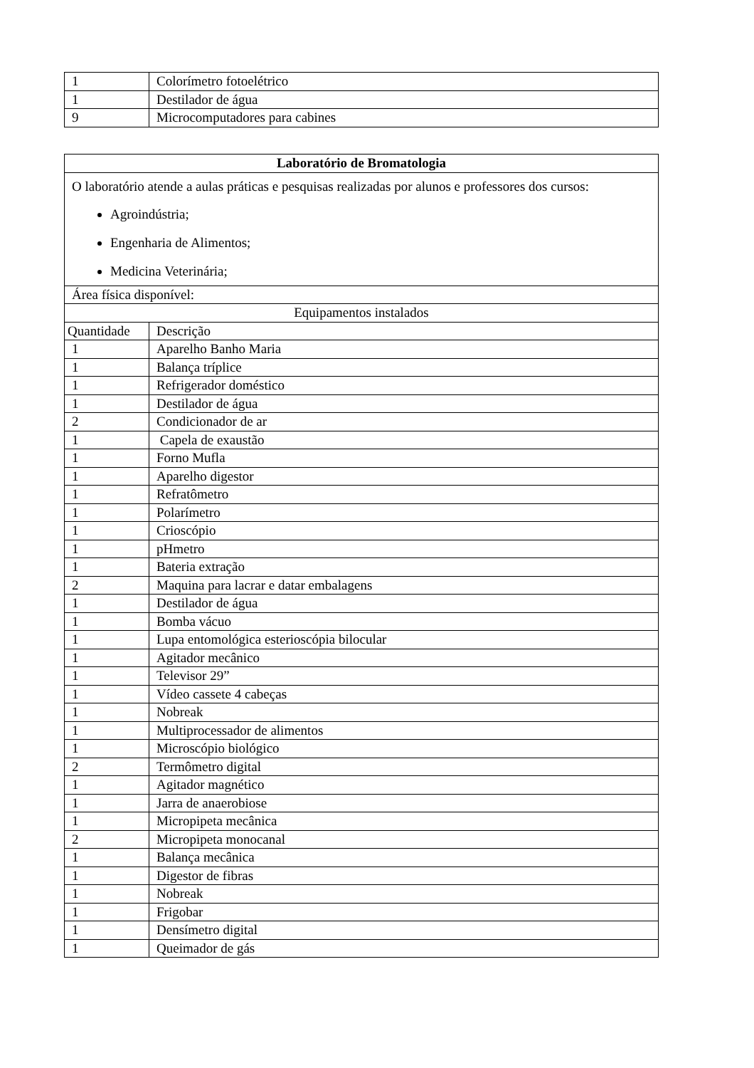| 1 | Colorímetro fotoelétrico |
| 1 | Destilador de água |
| 9 | Microcomputadores para cabines |
| Laboratório de Bromatologia | |
| --- | --- |
| O laboratório atende a aulas práticas e pesquisas realizadas por alunos e professores dos cursos: Agroindústria; Engenharia de Alimentos; Medicina Veterinária; | |
| Área física disponível: | |
| Equipamentos instalados | |
| Quantidade | Descrição |
| 1 | Aparelho Banho Maria |
| 1 | Balança tríplice |
| 1 | Refrigerador doméstico |
| 1 | Destilador de água |
| 2 | Condicionador de ar |
| 1 | Capela de exaustão |
| 1 | Forno Mufla |
| 1 | Aparelho digestor |
| 1 | Refratômetro |
| 1 | Polarímetro |
| 1 | Crioscópio |
| 1 | pHmetro |
| 1 | Bateria extração |
| 2 | Maquina para lacrar e datar embalagens |
| 1 | Destilador de água |
| 1 | Bomba vácuo |
| 1 | Lupa entomológica esterioscópia bilocular |
| 1 | Agitador mecânico |
| 1 | Televisor 29” |
| 1 | Vídeo cassete 4 cabeças |
| 1 | Nobreak |
| 1 | Multiprocessador de alimentos |
| 1 | Microscópio biológico |
| 2 | Termômetro digital |
| 1 | Agitador magnético |
| 1 | Jarra de anaerobiose |
| 1 | Micropipeta mecânica |
| 2 | Micropipeta monocanal |
| 1 | Balança mecânica |
| 1 | Digestor de fibras |
| 1 | Nobreak |
| 1 | Frigobar |
| 1 | Densímetro digital |
| 1 | Queimador de gás |